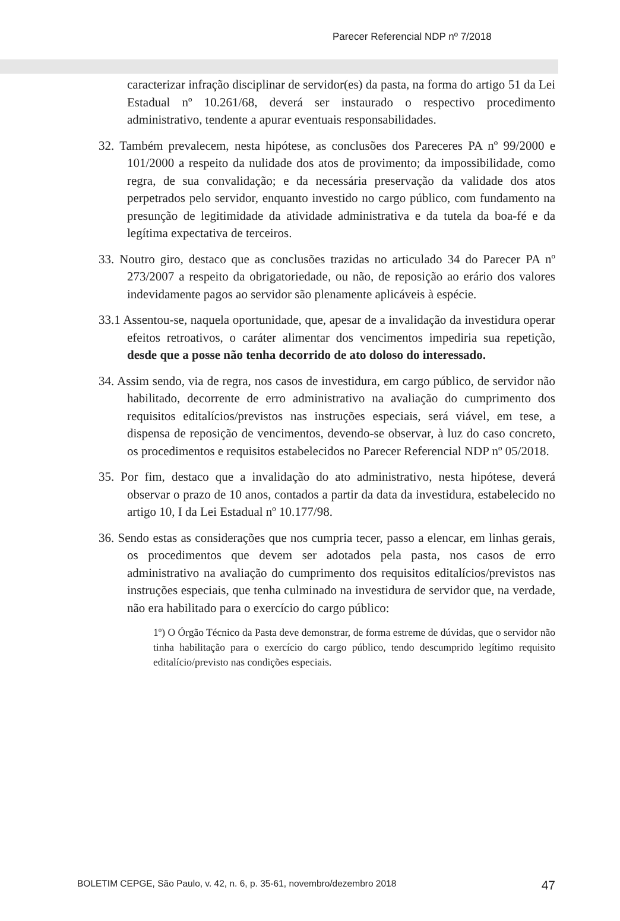Parecer Referencial NDP nº 7/2018
caracterizar infração disciplinar de servidor(es) da pasta, na forma do artigo 51 da Lei Estadual nº 10.261/68, deverá ser instaurado o respectivo procedimento administrativo, tendente a apurar eventuais responsabilidades.
32. Também prevalecem, nesta hipótese, as conclusões dos Pareceres PA nº 99/2000 e 101/2000 a respeito da nulidade dos atos de provimento; da impossibilidade, como regra, de sua convalidação; e da necessária preservação da validade dos atos perpetrados pelo servidor, enquanto investido no cargo público, com fundamento na presunção de legitimidade da atividade administrativa e da tutela da boa-fé e da legítima expectativa de terceiros.
33. Noutro giro, destaco que as conclusões trazidas no articulado 34 do Parecer PA nº 273/2007 a respeito da obrigatoriedade, ou não, de reposição ao erário dos valores indevidamente pagos ao servidor são plenamente aplicáveis à espécie.
33.1 Assentou-se, naquela oportunidade, que, apesar de a invalidação da investidura operar efeitos retroativos, o caráter alimentar dos vencimentos impediria sua repetição, desde que a posse não tenha decorrido de ato doloso do interessado.
34. Assim sendo, via de regra, nos casos de investidura, em cargo público, de servidor não habilitado, decorrente de erro administrativo na avaliação do cumprimento dos requisitos editalícios/previstos nas instruções especiais, será viável, em tese, a dispensa de reposição de vencimentos, devendo-se observar, à luz do caso concreto, os procedimentos e requisitos estabelecidos no Parecer Referencial NDP nº 05/2018.
35. Por fim, destaco que a invalidação do ato administrativo, nesta hipótese, deverá observar o prazo de 10 anos, contados a partir da data da investidura, estabelecido no artigo 10, I da Lei Estadual nº 10.177/98.
36. Sendo estas as considerações que nos cumpria tecer, passo a elencar, em linhas gerais, os procedimentos que devem ser adotados pela pasta, nos casos de erro administrativo na avaliação do cumprimento dos requisitos editalícios/previstos nas instruções especiais, que tenha culminado na investidura de servidor que, na verdade, não era habilitado para o exercício do cargo público:
1º) O Órgão Técnico da Pasta deve demonstrar, de forma estreme de dúvidas, que o servidor não tinha habilitação para o exercício do cargo público, tendo descumprido legítimo requisito editalício/previsto nas condições especiais.
BOLETIM CEPGE, São Paulo, v. 42, n. 6, p. 35-61, novembro/dezembro 2018 47